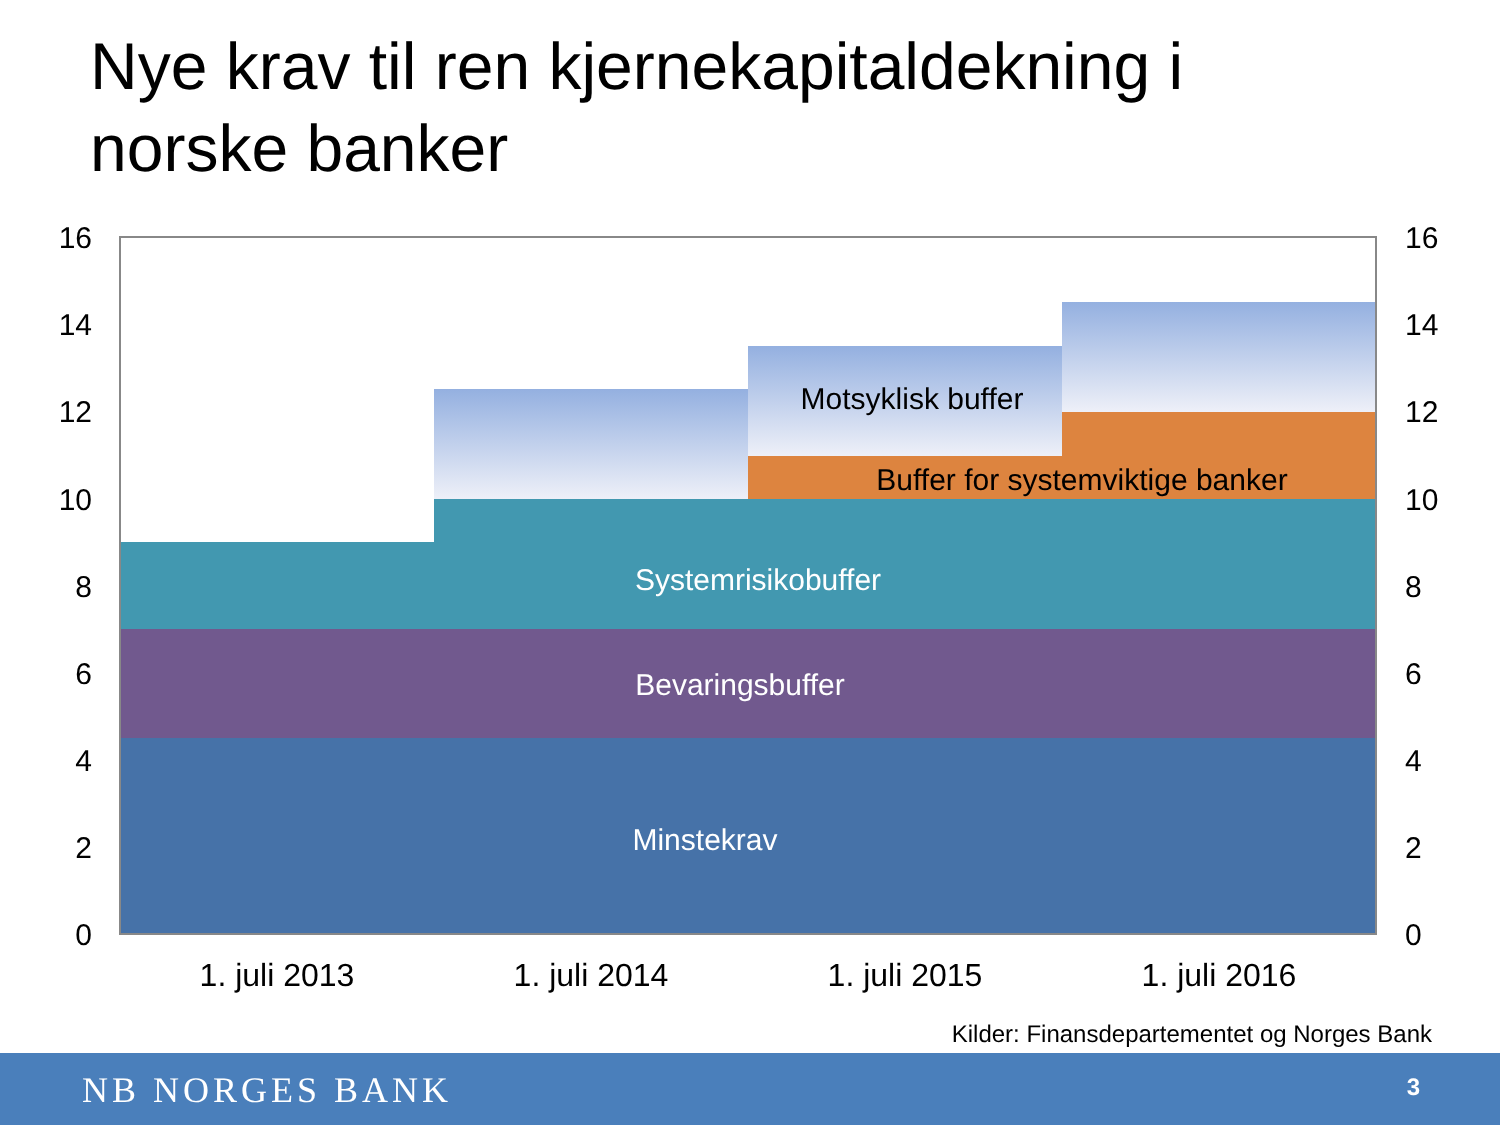Nye krav til ren kjernekapitaldekning i norske banker
Systemrisikobuffer
Bevaringsbuffer
Minstekrav
Motsyklisk buffer
Buffer for systemviktige banker
16
14
12
10
8
6
4
2
0
16
14
12
10
8
6
4
2
0
1. juli 2013
1. juli 2014
1. juli 2015
1. juli 2016
Kilder: Finansdepartementet og Norges Bank
NB NORGES BANK 3